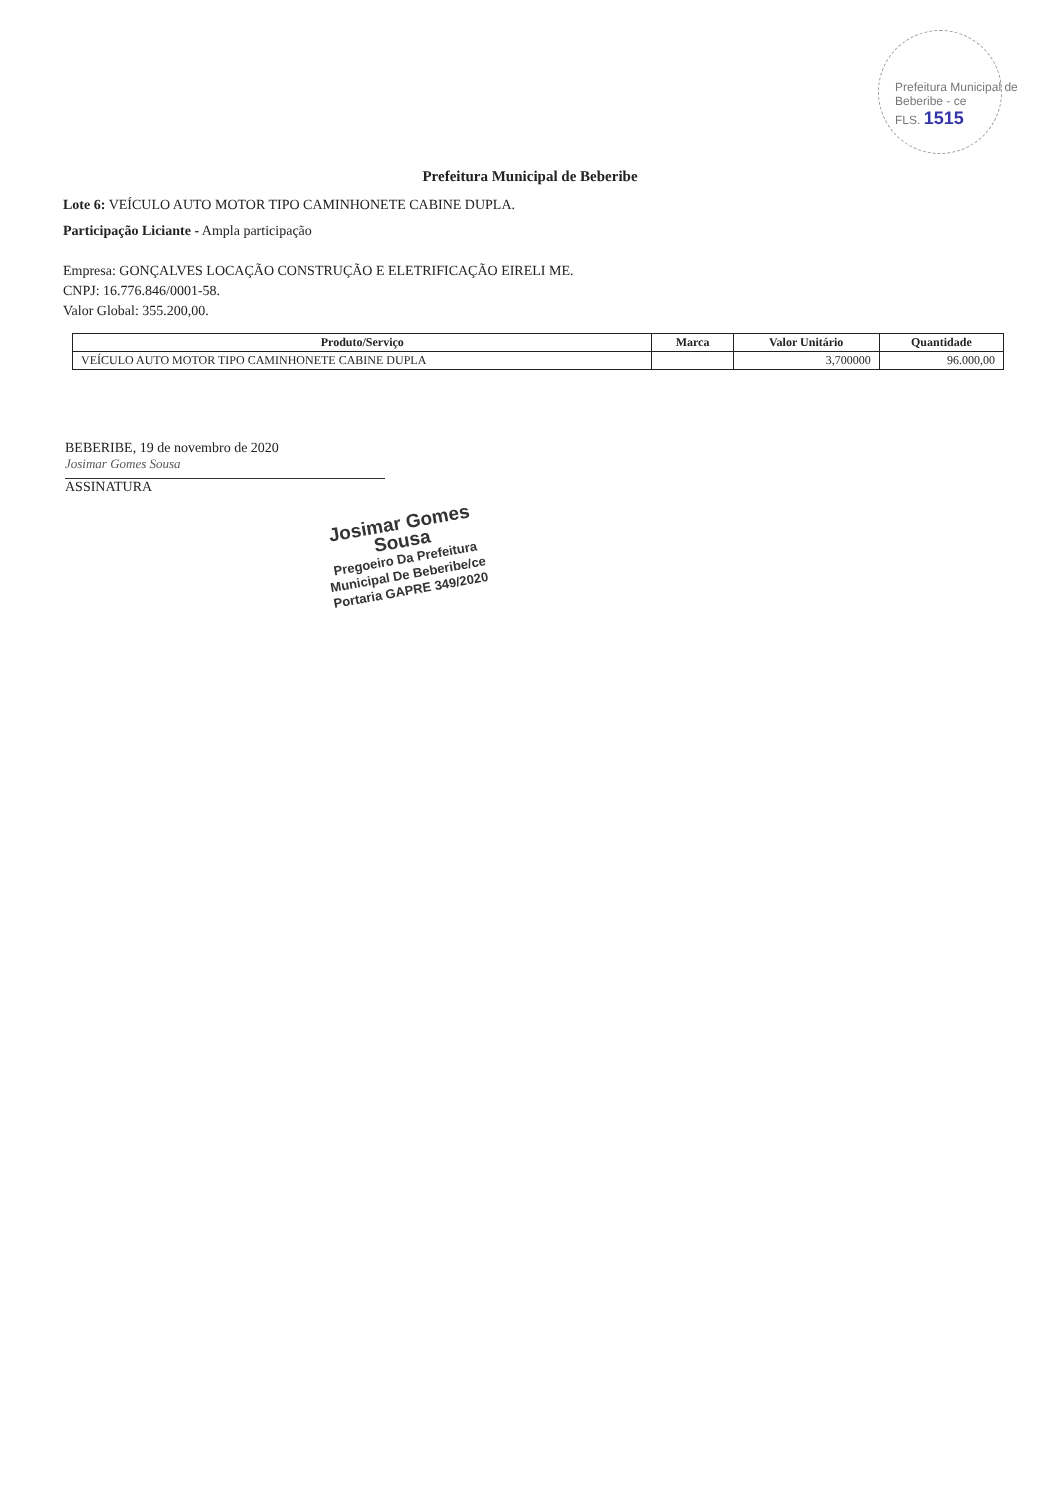Prefeitura Municipal de Beberibe - ce
FLS. 1515
Prefeitura Municipal de Beberibe
Lote 6: VEÍCULO AUTO MOTOR TIPO CAMINHONETE CABINE DUPLA.
Participação Liciante - Ampla participação
Empresa: GONÇALVES LOCAÇÃO CONSTRUÇÃO E ELETRIFICAÇÃO EIRELI ME.
CNPJ: 16.776.846/0001-58.
Valor Global: 355.200,00.
| Produto/Serviço | Marca | Valor Unitário | Quantidade |
| --- | --- | --- | --- |
| VEÍCULO AUTO MOTOR TIPO CAMINHONETE CABINE DUPLA | | 3,700000 | 96.000,00 |
BEBERIBE, 19 de novembro de 2020
Josimar Gomes Sousa
ASSINATURA
Josimar Gomes Sousa
Pregoeiro Da Prefeitura
Municipal De Beberibe/ce
Portaria GAPRE 349/2020